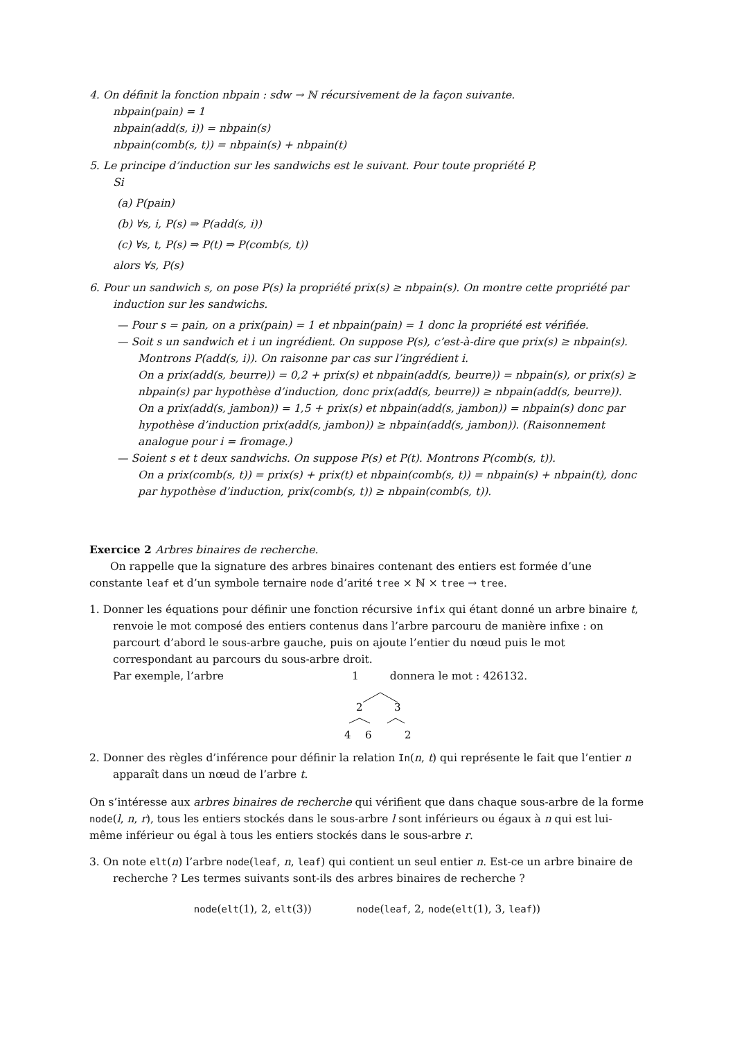4. On définit la fonction nbpain : sdw → ℕ récursivement de la façon suivante.
nbpain(pain) = 1
nbpain(add(s, i)) = nbpain(s)
nbpain(comb(s, t)) = nbpain(s) + nbpain(t)
5. Le principe d’induction sur les sandwichs est le suivant. Pour toute propriété P,
Si
(a) P(pain)
(b) ∀s, i, P(s) ⇒ P(add(s, i))
(c) ∀s, t, P(s) ⇒ P(t) ⇒ P(comb(s, t))
alors ∀s, P(s)
6. Pour un sandwich s, on pose P(s) la propriété prix(s) ≥ nbpain(s). On montre cette propriété par induction sur les sandwichs.
— Pour s = pain, on a prix(pain) = 1 et nbpain(pain) = 1 donc la propriété est vérifiée.
— Soit s un sandwich et i un ingrédient. On suppose P(s), c’est-à-dire que prix(s) ≥ nbpain(s). Montrons P(add(s, i)). On raisonne par cas sur l’ingrédient i.
On a prix(add(s, beurre)) = 0,2 + prix(s) et nbpain(add(s, beurre)) = nbpain(s), or prix(s) ≥ nbpain(s) par hypothèse d’induction, donc prix(add(s, beurre)) ≥ nbpain(add(s, beurre)).
On a prix(add(s, jambon)) = 1,5 + prix(s) et nbpain(add(s, jambon)) = nbpain(s) donc par hypothèse d’induction prix(add(s, jambon)) ≥ nbpain(add(s, jambon)). (Raisonnement analogue pour i = fromage.)
— Soient s et t deux sandwichs. On suppose P(s) et P(t). Montrons P(comb(s, t)).
On a prix(comb(s, t)) = prix(s) + prix(t) et nbpain(comb(s, t)) = nbpain(s) + nbpain(t), donc par hypothèse d’induction, prix(comb(s, t)) ≥ nbpain(comb(s, t)).
Exercice 2 Arbres binaires de recherche.
On rappelle que la signature des arbres binaires contenant des entiers est formée d’une constante leaf et d’un symbole ternaire node d’arité tree × ℕ × tree → tree.
1. Donner les équations pour définir une fonction récursive infix qui étant donné un arbre binaire t, renvoie le mot composé des entiers contenus dans l’arbre parcouru de manière infixe : on parcourt d’abord le sous-arbre gauche, puis on ajoute l’entier du nœud puis le mot correspondant au parcours du sous-arbre droit.
Par exemple, l’arbre 1 donnera le mot : 426132.
2
3
4
6
2
2. Donner des règles d’inférence pour définir la relation In(n, t) qui représente le fait que l’entier n apparaît dans un nœud de l’arbre t.
On s’intéresse aux arbres binaires de recherche qui vérifient que dans chaque sous-arbre de la forme node(l, n, r), tous les entiers stockés dans le sous-arbre l sont inférieurs ou égaux à n qui est lui-même inférieur ou égal à tous les entiers stockés dans le sous-arbre r.
3. On note elt(n) l’arbre node(leaf, n, leaf) qui contient un seul entier n. Est-ce un arbre binaire de recherche ? Les termes suivants sont-ils des arbres binaires de recherche ?
node(elt(1), 2, elt(3)) node(leaf, 2, node(elt(1), 3, leaf))